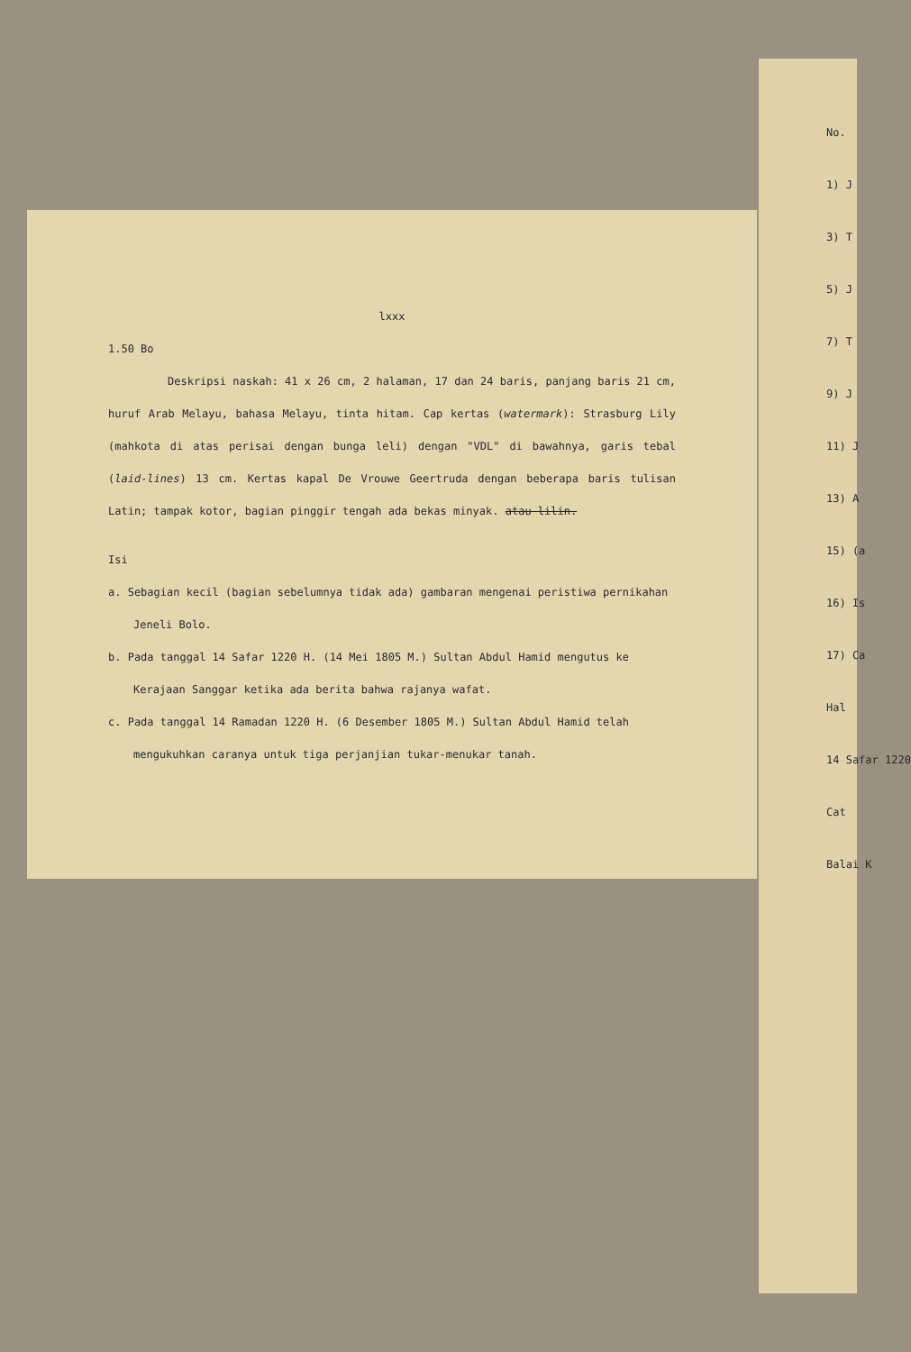No.
1) J
3) T
5) J
7) T
9) J
11) J
13) A
15) (a
16) Is
17) Ca
Hal
14 Safar 1220
Cat
Balai K
lxxx
1.50 Bo
Deskripsi naskah: 41 x 26 cm, 2 halaman, 17 dan 24 baris, panjang baris 21 cm, huruf Arab Melayu, bahasa Melayu, tinta hitam. Cap kertas (watermark): Strasburg Lily (mahkota di atas perisai dengan bunga leli) dengan "VDL" di bawahnya, garis tebal (laid-lines) 13 cm. Kertas kapal De Vrouwe Geertruda dengan beberapa baris tulisan Latin; tampak kotor, bagian pinggir tengah ada bekas minyak. atau lilin.
Isi
a. Sebagian kecil (bagian sebelumnya tidak ada) gambaran mengenai peristiwa pernikahan Jeneli Bolo.
b. Pada tanggal 14 Safar 1220 H. (14 Mei 1805 M.) Sultan Abdul Hamid mengutus ke Kerajaan Sanggar ketika ada berita bahwa rajanya wafat.
c. Pada tanggal 14 Ramadan 1220 H. (6 Desember 1805 M.) Sultan Abdul Hamid telah mengukuhkan caranya untuk tiga perjanjian tukar-menukar tanah.